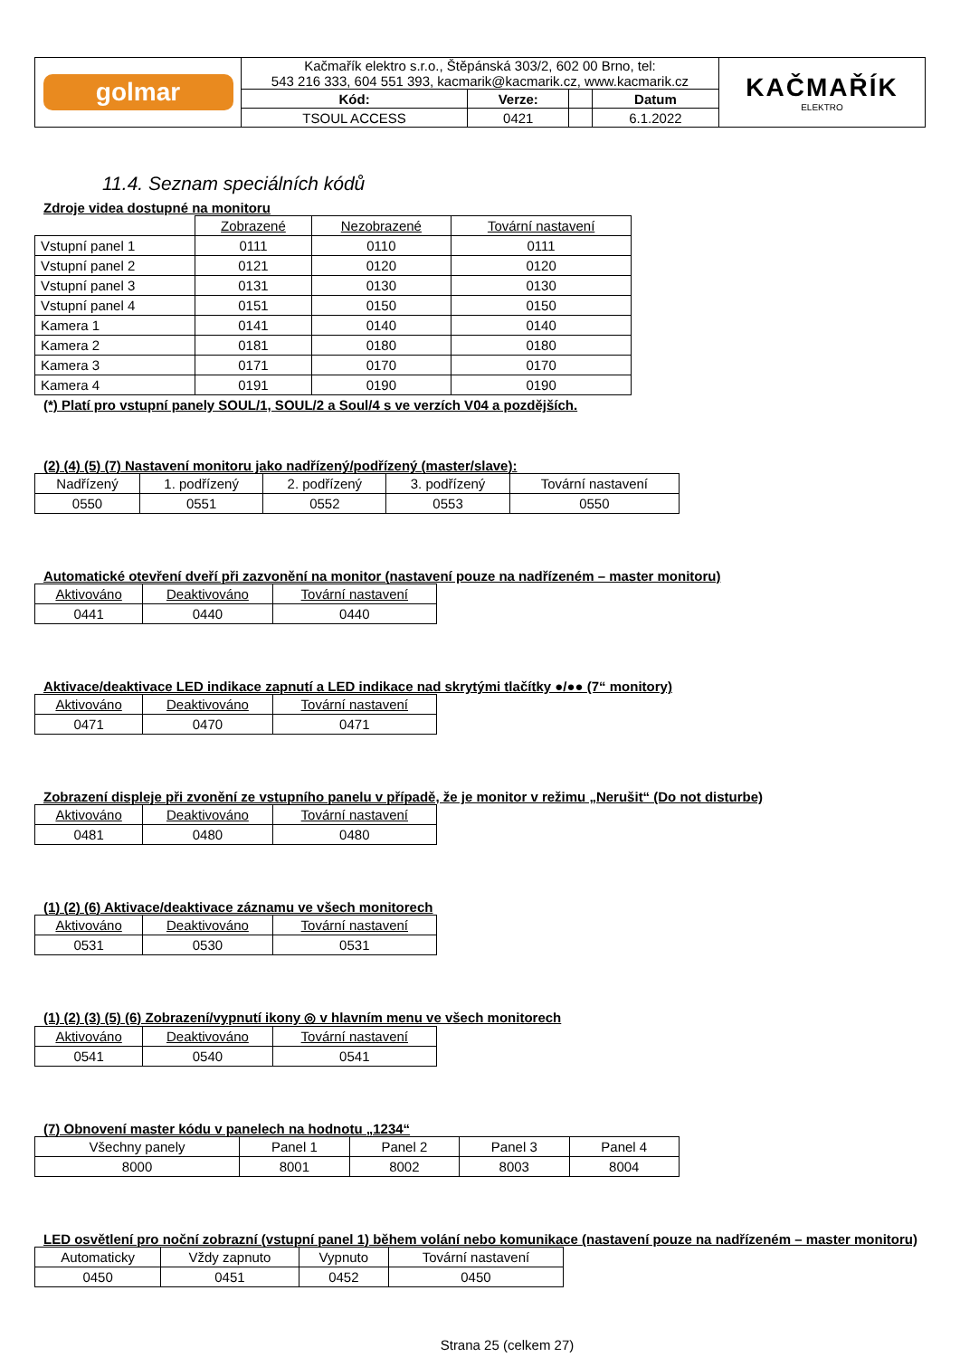| golmar | Kačmařík elektro s.r.o., Štěpánská 303/2, 602 00 Brno, tel: 543 216 333, 604 551 393, kacmarik@kacmarik.cz, www.kacmarik.cz | | | | KAČMAŘÍK ELEKTRO |
| | Kód: | Verze: | | Datum | |
| | TSOUL ACCESS | 0421 | | 6.1.2022 | |
11.4. Seznam speciálních kódů
Zdroje videa dostupné na monitoru
| | Zobrazené | Nezobrazené | Tovární nastavení |
| Vstupní panel 1 | 0111 | 0110 | 0111 |
| Vstupní panel 2 | 0121 | 0120 | 0120 |
| Vstupní panel 3 | 0131 | 0130 | 0130 |
| Vstupní panel 4 | 0151 | 0150 | 0150 |
| Kamera 1 | 0141 | 0140 | 0140 |
| Kamera 2 | 0181 | 0180 | 0180 |
| Kamera 3 | 0171 | 0170 | 0170 |
| Kamera 4 | 0191 | 0190 | 0190 |
(*) Platí pro vstupní panely SOUL/1, SOUL/2 a Soul/4 s ve verzích V04 a pozdějších.
(2) (4) (5) (7) Nastavení monitoru jako nadřízený/podřízený (master/slave):
| Nadřízený | 1. podřízený | 2. podřízený | 3. podřízený | Tovární nastavení |
| 0550 | 0551 | 0552 | 0553 | 0550 |
Automatické otevření dveří při zazvonění na monitor (nastavení pouze na nadřízeném – master monitoru)
| Aktivováno | Deaktivováno | Tovární nastavení |
| 0441 | 0440 | 0440 |
Aktivace/deaktivace LED indikace zapnutí a LED indikace nad skrytými tlačítky ●/●● (7“ monitory)
| Aktivováno | Deaktivováno | Tovární nastavení |
| 0471 | 0470 | 0471 |
Zobrazení displeje při zvonění ze vstupního panelu v případě, že je monitor v režimu „Nerušit“ (Do not disturbe)
| Aktivováno | Deaktivováno | Tovární nastavení |
| 0481 | 0480 | 0480 |
(1) (2) (6) Aktivace/deaktivace záznamu ve všech monitorech
| Aktivováno | Deaktivováno | Tovární nastavení |
| 0531 | 0530 | 0531 |
(1) (2) (3) (5) (6) Zobrazení/vypnutí ikony ◎ v hlavním menu ve všech monitorech
| Aktivováno | Deaktivováno | Tovární nastavení |
| 0541 | 0540 | 0541 |
(7) Obnovení master kódu v panelech na hodnotu „1234“
| Všechny panely | Panel 1 | Panel 2 | Panel 3 | Panel 4 |
| 8000 | 8001 | 8002 | 8003 | 8004 |
LED osvětlení pro noční zobrazní (vstupní panel 1) během volání nebo komunikace (nastavení pouze na nadřízeném – master monitoru)
| Automaticky | Vždy zapnuto | Vypnuto | Tovární nastavení |
| 0450 | 0451 | 0452 | 0450 |
Strana 25 (celkem 27)